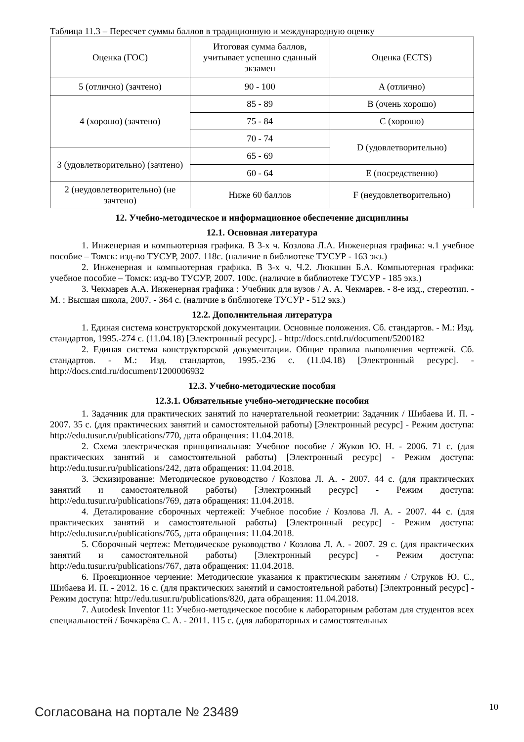Таблица 11.3 – Пересчет суммы баллов в традиционную и международную оценку
| Оценка (ГОС) | Итоговая сумма баллов, учитывает успешно сданный экзамен | Оценка (ECTS) |
| 5 (отлично) (зачтено) | 90 - 100 | A (отлично) |
| 4 (хорошо) (зачтено) | 85 - 89 | B (очень хорошо) |
| | 75 - 84 | C (хорошо) |
| | 70 - 74 | D (удовлетворительно) |
| 3 (удовлетворительно) (зачтено) | 65 - 69 | |
| | 60 - 64 | E (посредственно) |
| 2 (неудовлетворительно) (не зачтено) | Ниже 60 баллов | F (неудовлетворительно) |
12. Учебно-методическое и информационное обеспечение дисциплины
12.1. Основная литература
1. Инженерная и компьютерная графика. В 3-х ч. Козлова Л.А. Инженерная графика: ч.1 учебное пособие – Томск: изд-во ТУСУР, 2007. 118с. (наличие в библиотеке ТУСУР - 163 экз.)
2. Инженерная и компьютерная графика. В 3-х ч. Ч.2. Люкшин Б.А. Компьютерная графика: учебное пособие – Томск: изд-во ТУСУР, 2007. 100с. (наличие в библиотеке ТУСУР - 185 экз.)
3. Чекмарев А.А. Инженерная графика : Учебник для вузов / А. А. Чекмарев. - 8-е изд., стереотип. - М. : Высшая школа, 2007. - 364 с. (наличие в библиотеке ТУСУР - 512 экз.)
12.2. Дополнительная литература
1. Единая система конструкторской документации. Основные положения. Сб. стандартов. - М.: Изд. стандартов, 1995.-274 с. (11.04.18) [Электронный ресурс]. - http://docs.cntd.ru/document/5200182
2. Единая система конструкторской документации. Общие правила выполнения чертежей. Сб. стандартов. - М.: Изд. стандартов, 1995.-236 с. (11.04.18) [Электронный ресурс]. - http://docs.cntd.ru/document/1200006932
12.3. Учебно-методические пособия
12.3.1. Обязательные учебно-методические пособия
1. Задачник для практических занятий по начертательной геометрии: Задачник / Шибаева И. П. - 2007. 35 с. (для практических занятий и самостоятельной работы) [Электронный ресурс] - Режим доступа: http://edu.tusur.ru/publications/770, дата обращения: 11.04.2018.
2. Схема электрическая принципиальная: Учебное пособие / Жуков Ю. Н. - 2006. 71 с. (для практических занятий и самостоятельной работы) [Электронный ресурс] - Режим доступа: http://edu.tusur.ru/publications/242, дата обращения: 11.04.2018.
3. Эскизирование: Методическое руководство / Козлова Л. А. - 2007. 44 с. (для практических занятий и самостоятельной работы) [Электронный ресурс] - Режим доступа: http://edu.tusur.ru/publications/769, дата обращения: 11.04.2018.
4. Деталирование сборочных чертежей: Учебное пособие / Козлова Л. А. - 2007. 44 с. (для практических занятий и самостоятельной работы) [Электронный ресурс] - Режим доступа: http://edu.tusur.ru/publications/765, дата обращения: 11.04.2018.
5. Сборочный чертеж: Методическое руководство / Козлова Л. А. - 2007. 29 с. (для практических занятий и самостоятельной работы) [Электронный ресурс] - Режим доступа: http://edu.tusur.ru/publications/767, дата обращения: 11.04.2018.
6. Проекционное черчение: Методические указания к практическим занятиям / Струков Ю. С., Шибаева И. П. - 2012. 16 с. (для практических занятий и самостоятельной работы) [Электронный ресурс] - Режим доступа: http://edu.tusur.ru/publications/820, дата обращения: 11.04.2018.
7. Autodesk Inventor 11: Учебно-методическое пособие к лабораторным работам для студентов всех специальностей / Бочкарёва С. А. - 2011. 115 с. (для лабораторных и самостоятельных
Согласована на портале № 23489 10